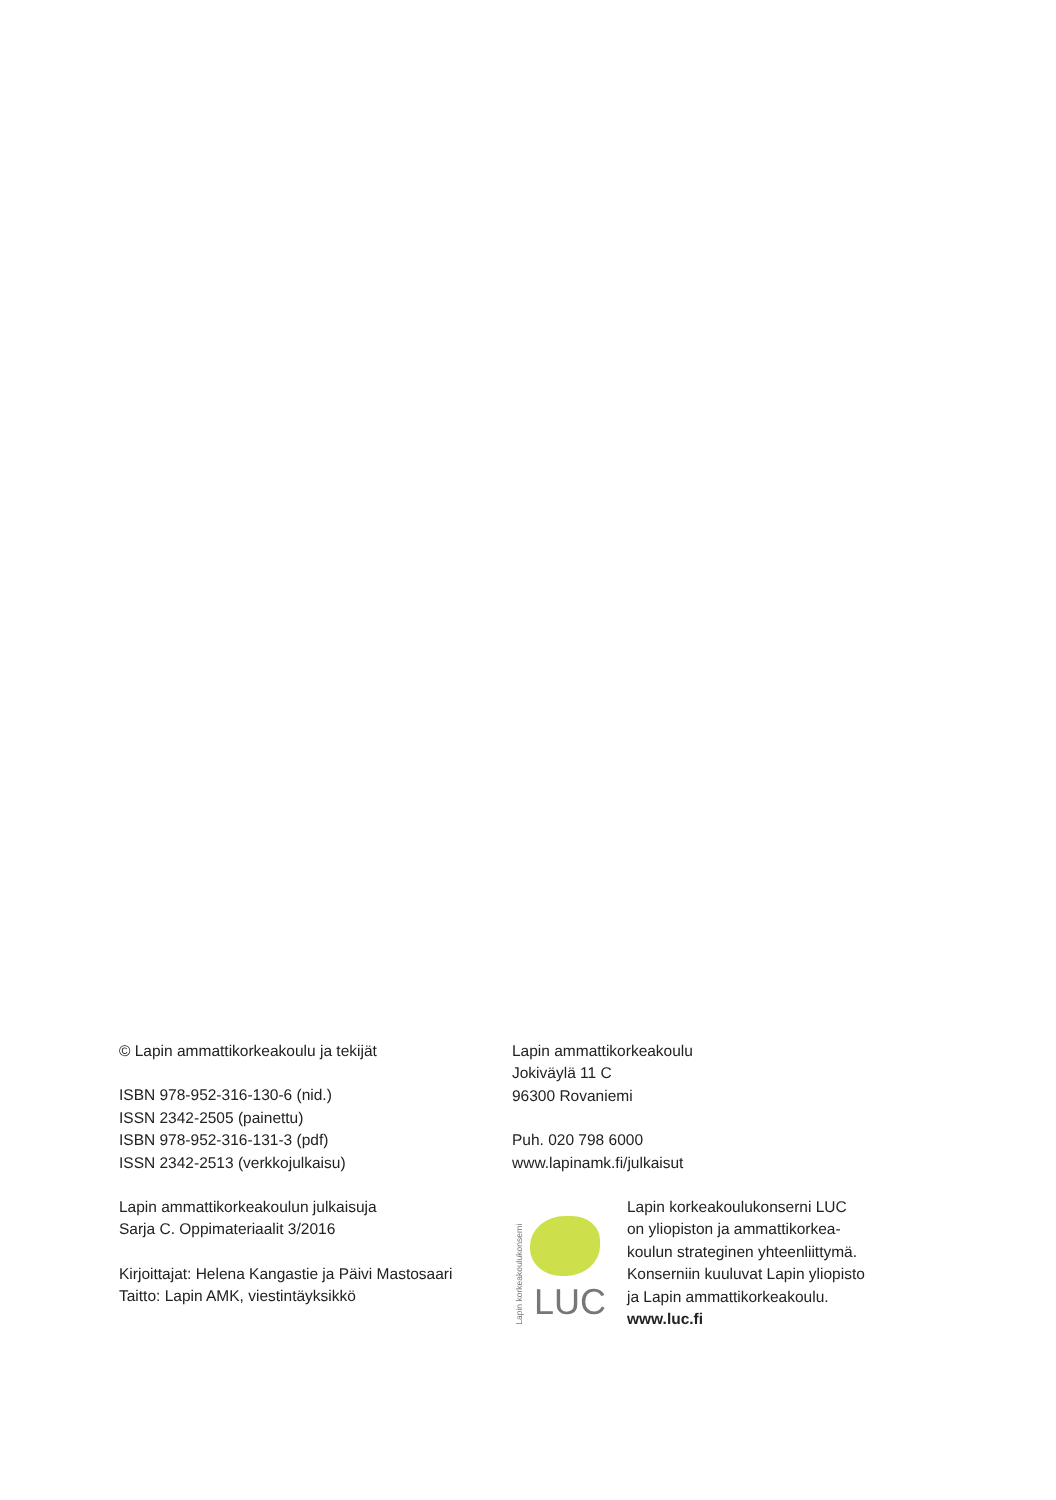© Lapin ammattikorkeakoulu ja tekijät
ISBN 978-952-316-130-6 (nid.)
ISSN 2342-2505 (painettu)
ISBN 978-952-316-131-3 (pdf)
ISSN 2342-2513 (verkkojulkaisu)
Lapin ammattikorkeakoulun julkaisuja
Sarja C. Oppimateriaalit 3/2016
Kirjoittajat: Helena Kangastie ja Päivi Mastosaari
Taitto: Lapin AMK, viestintäyksikkö
Lapin ammattikorkeakoulu
Jokiväylä 11 C
96300 Rovaniemi
Puh. 020 798 6000
www.lapinamk.fi/julkaisut
Lapin korkeakoulukonserni
LUC
Lapin korkeakoulukonserni LUC
on yliopiston ja ammattikorkea-
koulun strateginen yhteenliittymä.
Konserniin kuuluvat Lapin yliopisto
ja Lapin ammattikorkeakoulu.
www.luc.fi